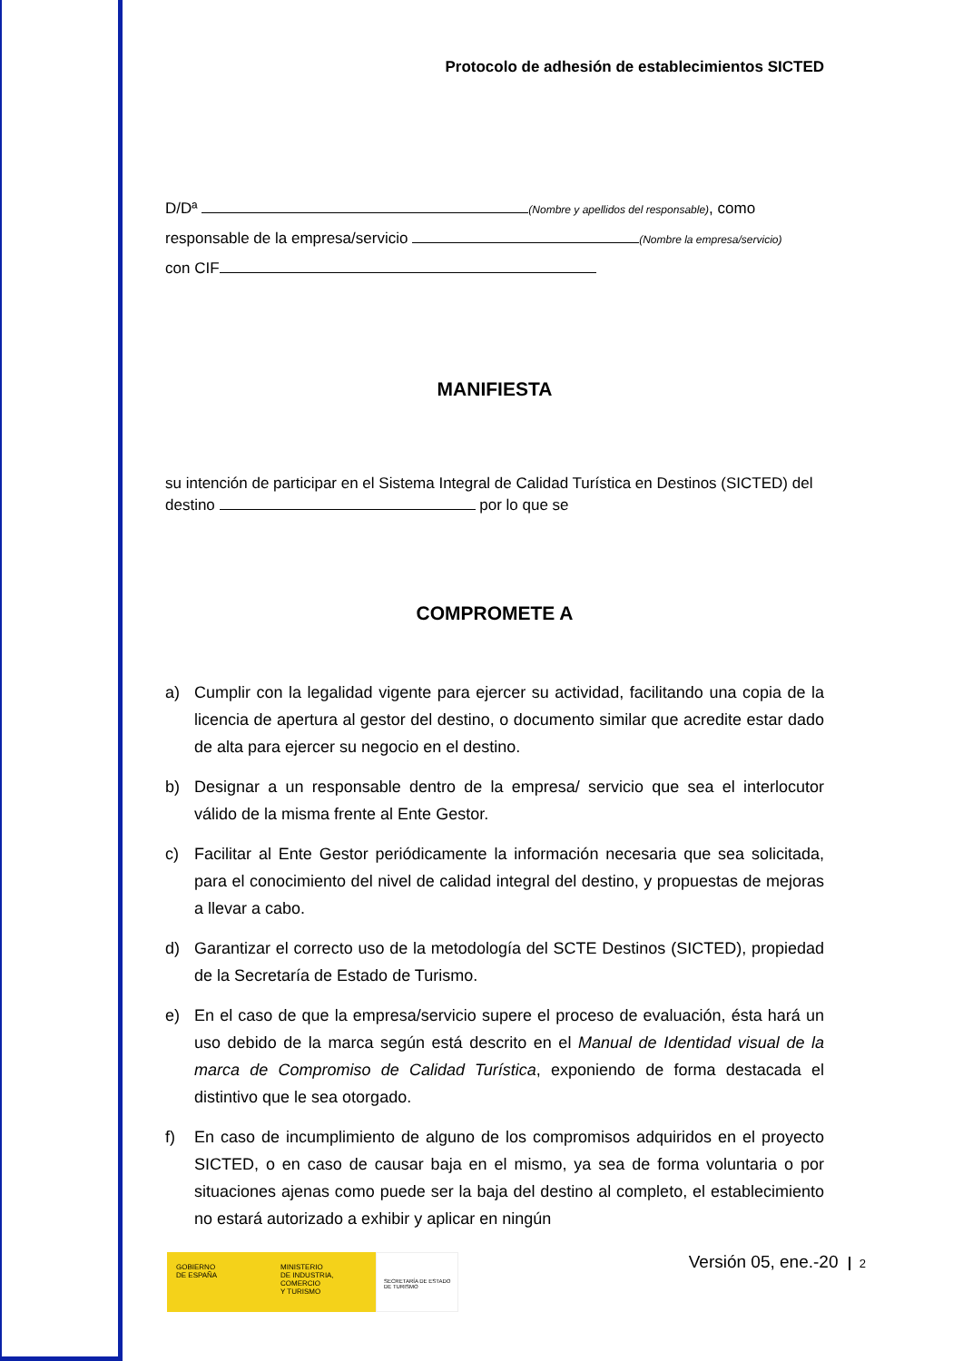Protocolo de adhesión de establecimientos SICTED
D/Dª (Nombre y apellidos del responsable), como
responsable de la empresa/servicio (Nombre la empresa/servicio)
con CIF
MANIFIESTA
su intención de participar en el Sistema Integral de Calidad Turística en Destinos (SICTED) del destino por lo que se
COMPROMETE A
a) Cumplir con la legalidad vigente para ejercer su actividad, facilitando una copia de la licencia de apertura al gestor del destino, o documento similar que acredite estar dado de alta para ejercer su negocio en el destino.
b) Designar a un responsable dentro de la empresa/ servicio que sea el interlocutor válido de la misma frente al Ente Gestor.
c) Facilitar al Ente Gestor periódicamente la información necesaria que sea solicitada, para el conocimiento del nivel de calidad integral del destino, y propuestas de mejoras a llevar a cabo.
d) Garantizar el correcto uso de la metodología del SCTE Destinos (SICTED), propiedad de la Secretaría de Estado de Turismo.
e) En el caso de que la empresa/servicio supere el proceso de evaluación, ésta hará un uso debido de la marca según está descrito en el Manual de Identidad visual de la marca de Compromiso de Calidad Turística, exponiendo de forma destacada el distintivo que le sea otorgado.
f) En caso de incumplimiento de alguno de los compromisos adquiridos en el proyecto SICTED, o en caso de causar baja en el mismo, ya sea de forma voluntaria o por situaciones ajenas como puede ser la baja del destino al completo, el establecimiento no estará autorizado a exhibir y aplicar en ningún
GOBIERNO
DE ESPAÑA
MINISTERIO
DE INDUSTRIA, COMERCIO
Y TURISMO
SECRETARÍA DE ESTADO
DE TURISMO
Versión 05, ene.-20 2